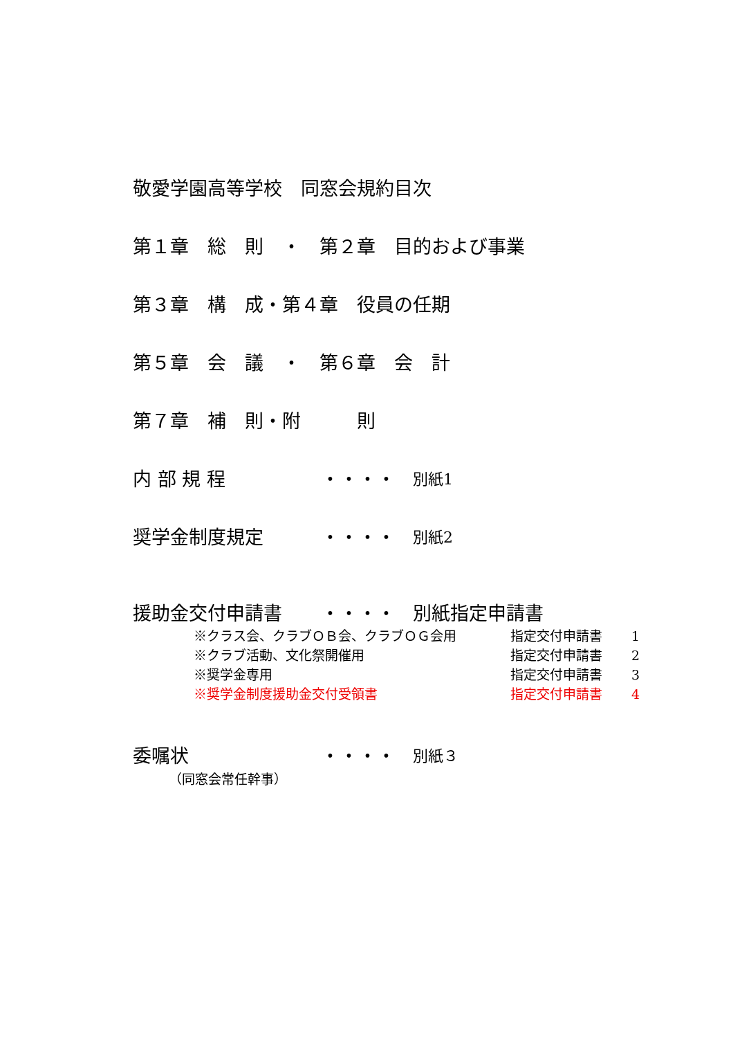敬愛学園高等学校　同窓会規約目次
第１章　総　則　・　第２章　目的および事業
第３章　構　成・第４章　役員の任期
第５章　会　議　・　第６章　会　計
第７章　補　則・附　　　則
内 部 規 程 ・・・・ 別紙1
奨学金制度規定 ・・・・ 別紙2
援助金交付申請書 ・・・・ 別紙指定申請書
※クラス会、クラブＯＢ会、クラブＯＧ会用 指定交付申請書 1
※クラブ活動、文化祭開催用 指定交付申請書 2
※奨学金専用 指定交付申請書 3
※奨学金制度援助金交付受領書 指定交付申請書 4
委嘱状 ・・・・ 別紙３
（同窓会常任幹事）